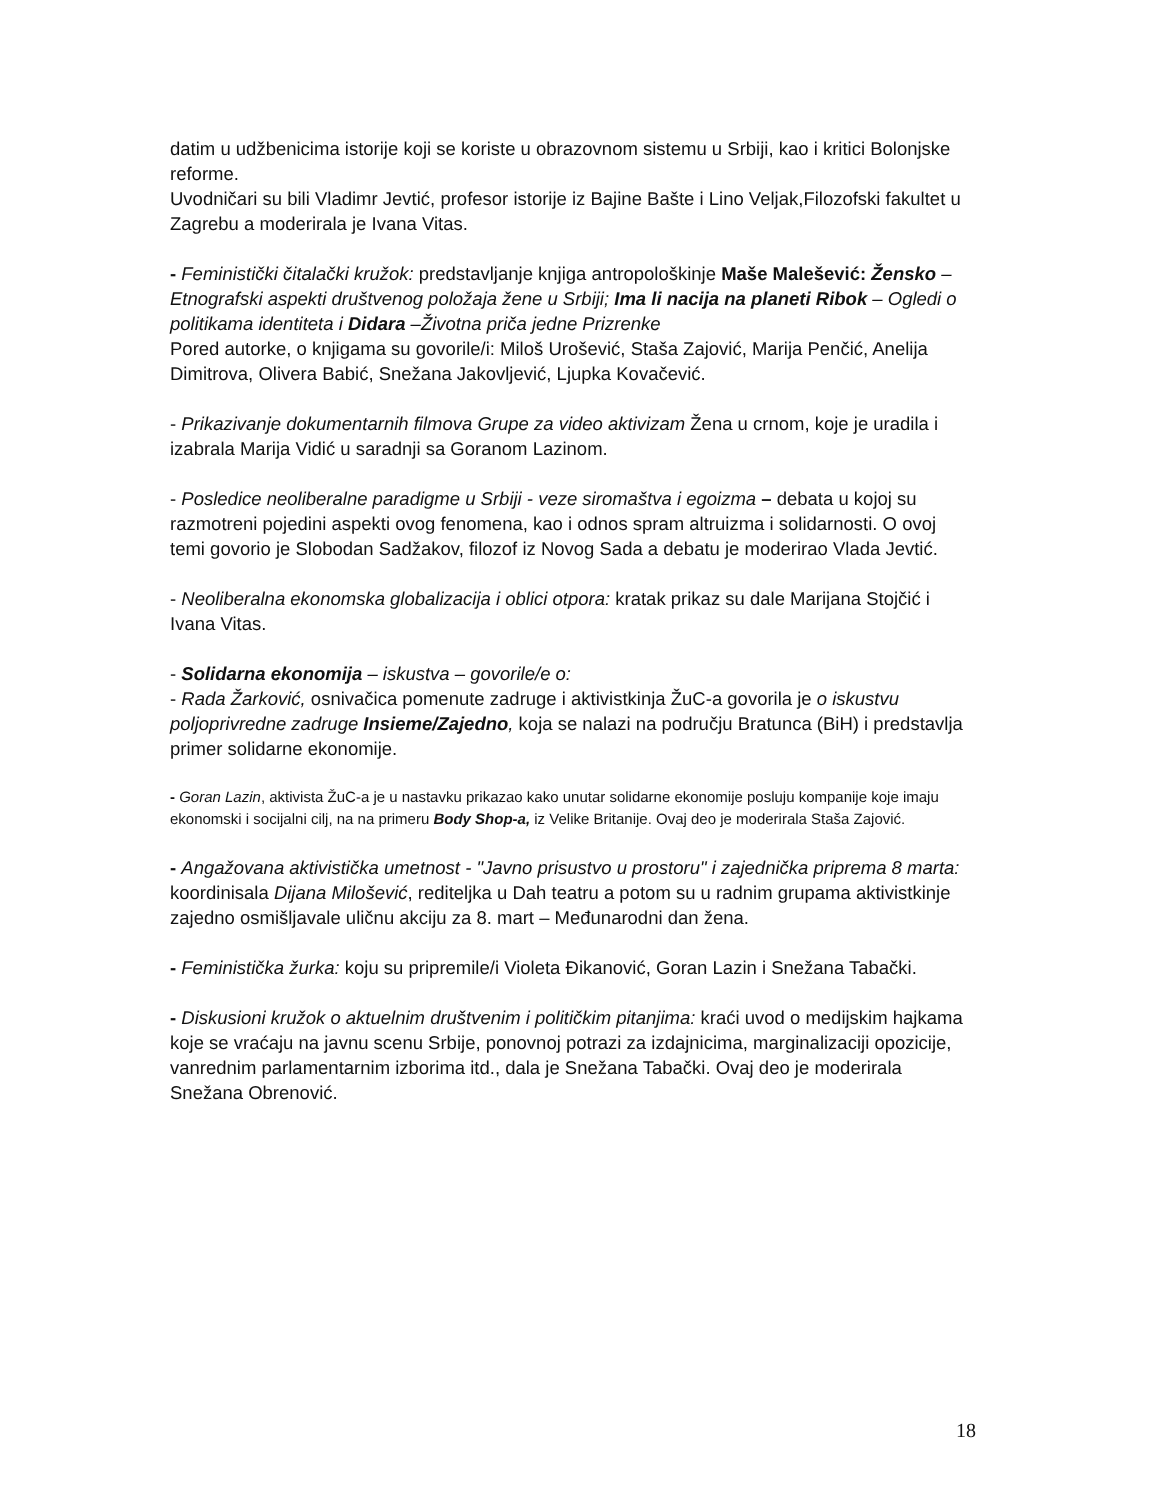datim u udžbenicima istorije koji se koriste u obrazovnom sistemu u Srbiji, kao i kritici Bolonjske reforme.
Uvodničari su bili Vladimr Jevtić, profesor istorije iz Bajine Bašte i Lino Veljak,Filozofski fakultet u Zagrebu a moderirala je Ivana Vitas.
- Feministički čitalački kružok: predstavljanje knjiga antropološkinje Maše Malešević: Žensko – Etnografski aspekti društvenog položaja žene u Srbiji; Ima li nacija na planeti Ribok – Ogledi o politikama identiteta i Didara –Životna priča jedne Prizrenke
Pored autorke, o knjigama su govorile/i: Miloš Urošević, Staša Zajović, Marija Penčić, Anelija Dimitrova, Olivera Babić, Snežana Jakovljević, Ljupka Kovačević.
- Prikazivanje dokumentarnih filmova Grupe za video aktivizam Žena u crnom, koje je uradila i izabrala Marija Vidić u saradnji sa Goranom Lazinom.
- Posledice neoliberalne paradigme u Srbiji - veze siromaštva i egoizma – debata u kojoj su razmotreni pojedini aspekti ovog fenomena, kao i odnos spram altruizma i solidarnosti. O ovoj temi govorio je Slobodan Sadžakov, filozof iz Novog Sada a debatu je moderirao Vlada Jevtić.
- Neoliberalna ekonomska globalizacija i oblici otpora: kratak prikaz su dale Marijana Stojčić i Ivana Vitas.
- Solidarna ekonomija – iskustva – govorile/e o:
- Rada Žarković, osnivačica pomenute zadruge i aktivistkinja ŽuC-a govorila je o iskustvu poljoprivredne zadruge Insieme/Zajedno, koja se nalazi na području Bratunca (BiH) i predstavlja primer solidarne ekonomije.
- Goran Lazin, aktivista ŽuC-a je u nastavku prikazao kako unutar solidarne ekonomije posluju kompanije koje imaju ekonomski i socijalni cilj, na na primeru Body Shop-a, iz Velike Britanije. Ovaj deo je moderirala Staša Zajović.
- Angažovana aktivistička umetnost - "Javno prisustvo u prostoru" i zajednička priprema 8 marta: koordinisala Dijana Milošević, rediteljka u Dah teatru a potom su u radnim grupama aktivistkinje zajedno osmišljavale uličnu akciju za 8. mart – Međunarodni dan žena.
- Feministička žurka: koju su pripremile/i Violeta Đikanović, Goran Lazin i Snežana Tabački.
- Diskusioni kružok o aktuelnim društvenim i političkim pitanjima: kraći uvod o medijskim hajkama koje se vraćaju na javnu scenu Srbije, ponovnoj potrazi za izdajnicima, marginalizaciji opozicije, vanrednim parlamentarnim izborima itd., dala je Snežana Tabački. Ovaj deo je moderirala Snežana Obrenović.
18